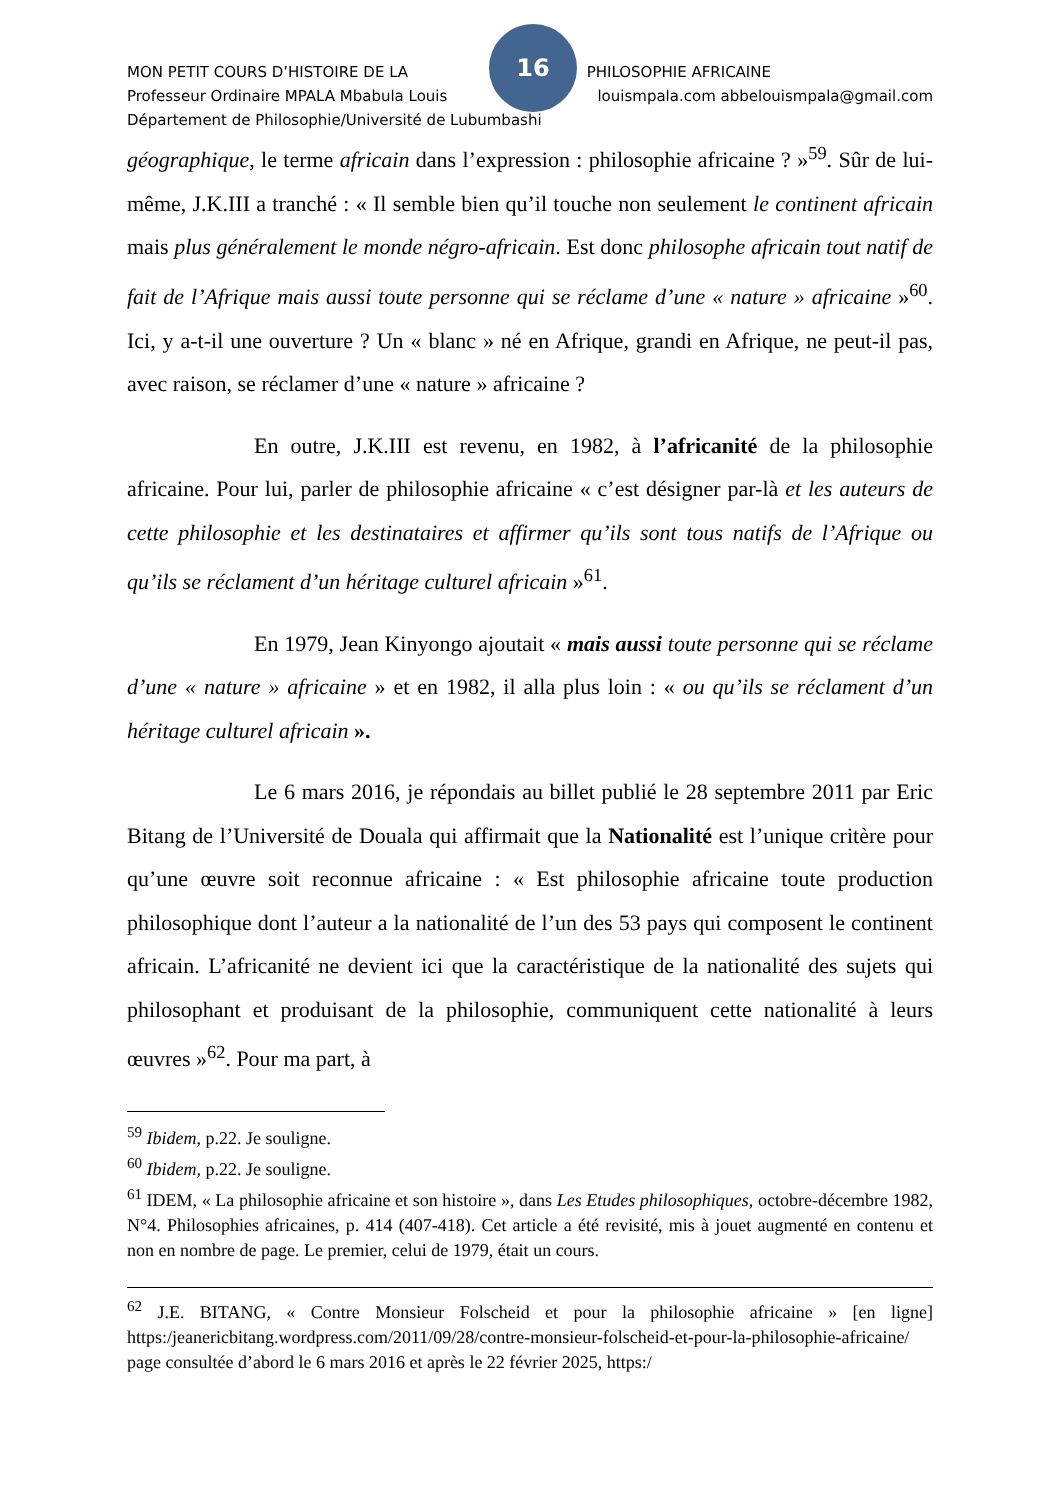16
MON PETIT COURS D’HISTOIRE DE LA PHILOSOPHIE AFRICAINE
Professeur Ordinaire MPALA Mbabula Louis louismpala.com abbelouismpala@gmail.com
Département de Philosophie/Université de Lubumbashi
géographique, le terme africain dans l’expression : philosophie africaine ? »<sup>59</sup>. Sûr de lui-même, J.K.III a tranché : « Il semble bien qu’il touche non seulement le continent africain mais plus généralement le monde négro-africain. Est donc philosophe africain tout natif de fait de l’Afrique mais aussi toute personne qui se réclame d’une « nature » africaine »<sup>60</sup>. Ici, y a-t-il une ouverture ? Un « blanc » né en Afrique, grandi en Afrique, ne peut-il pas, avec raison, se réclamer d’une « nature » africaine ?
En outre, J.K.III est revenu, en 1982, à l’africanité de la philosophie africaine. Pour lui, parler de philosophie africaine « c’est désigner par-là et les auteurs de cette philosophie et les destinataires et affirmer qu’ils sont tous natifs de l’Afrique ou qu’ils se réclament d’un héritage culturel africain »<sup>61</sup>.
En 1979, Jean Kinyongo ajoutait « mais aussi toute personne qui se réclame d’une « nature » africaine » et en 1982, il alla plus loin : « ou qu’ils se réclament d’un héritage culturel africain ».
Le 6 mars 2016, je répondais au billet publié le 28 septembre 2011 par Eric Bitang de l’Université de Douala qui affirmait que la Nationalité est l’unique critère pour qu’une œuvre soit reconnue africaine : « Est philosophie africaine toute production philosophique dont l’auteur a la nationalité de l’un des 53 pays qui composent le continent africain. L’africanité ne devient ici que la caractéristique de la nationalité des sujets qui philosophant et produisant de la philosophie, communiquent cette nationalité à leurs œuvres »<sup>62</sup>. Pour ma part, à
<sup>59</sup> Ibidem, p.22. Je souligne.
<sup>60</sup> Ibidem, p.22. Je souligne.
<sup>61</sup> IDEM, « La philosophie africaine et son histoire », dans Les Etudes philosophiques, octobre-décembre 1982, N°4. Philosophies africaines, p. 414 (407-418). Cet article a été revisité, mis à jouet augmenté en contenu et non en nombre de page. Le premier, celui de 1979, était un cours.
<sup>62</sup> J.E. BITANG, « Contre Monsieur Folscheid et pour la philosophie africaine » [en ligne] https:/jeanericbitang.wordpress.com/2011/09/28/contre-monsieur-folscheid-et-pour-la-philosophie-africaine/ page consultée d’abord le 6 mars 2016 et après le 22 février 2025, https:/